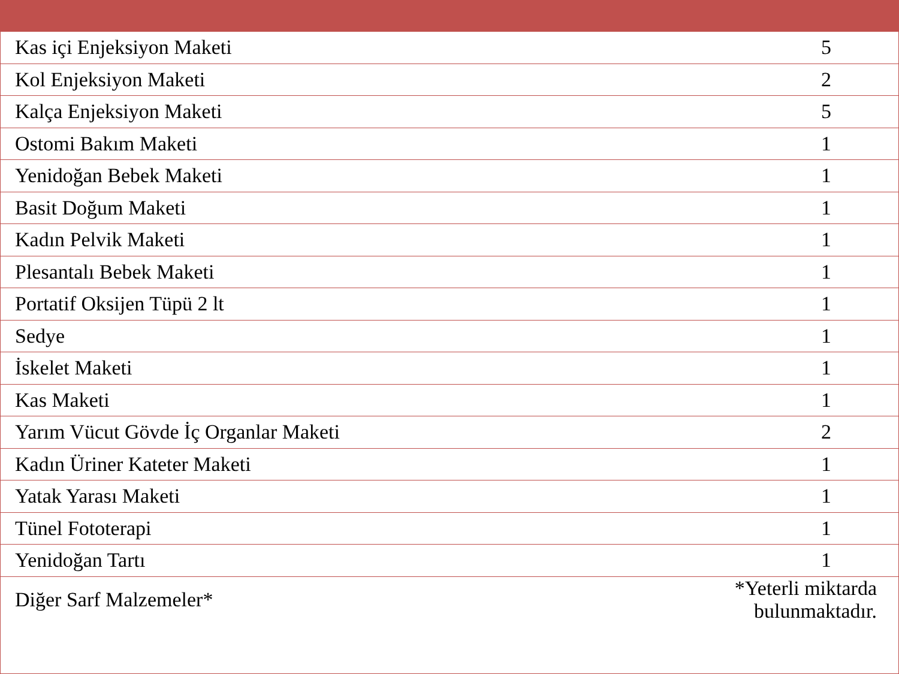| Kas içi Enjeksiyon Maketi | 5 |
| Kol Enjeksiyon Maketi | 2 |
| Kalça Enjeksiyon Maketi | 5 |
| Ostomi Bakım Maketi | 1 |
| Yenidoğan Bebek Maketi | 1 |
| Basit Doğum Maketi | 1 |
| Kadın Pelvik Maketi | 1 |
| Plesantalı Bebek Maketi | 1 |
| Portatif Oksijen Tüpü 2 lt | 1 |
| Sedye | 1 |
| İskelet Maketi | 1 |
| Kas Maketi | 1 |
| Yarım Vücut Gövde İç Organlar Maketi | 2 |
| Kadın Üriner Kateter Maketi | 1 |
| Yatak Yarası Maketi | 1 |
| Tünel Fototerapi | 1 |
| Yenidoğan Tartı | 1 |
| Diğer Sarf Malzemeler* | *Yeterli miktarda bulunmaktadır. |